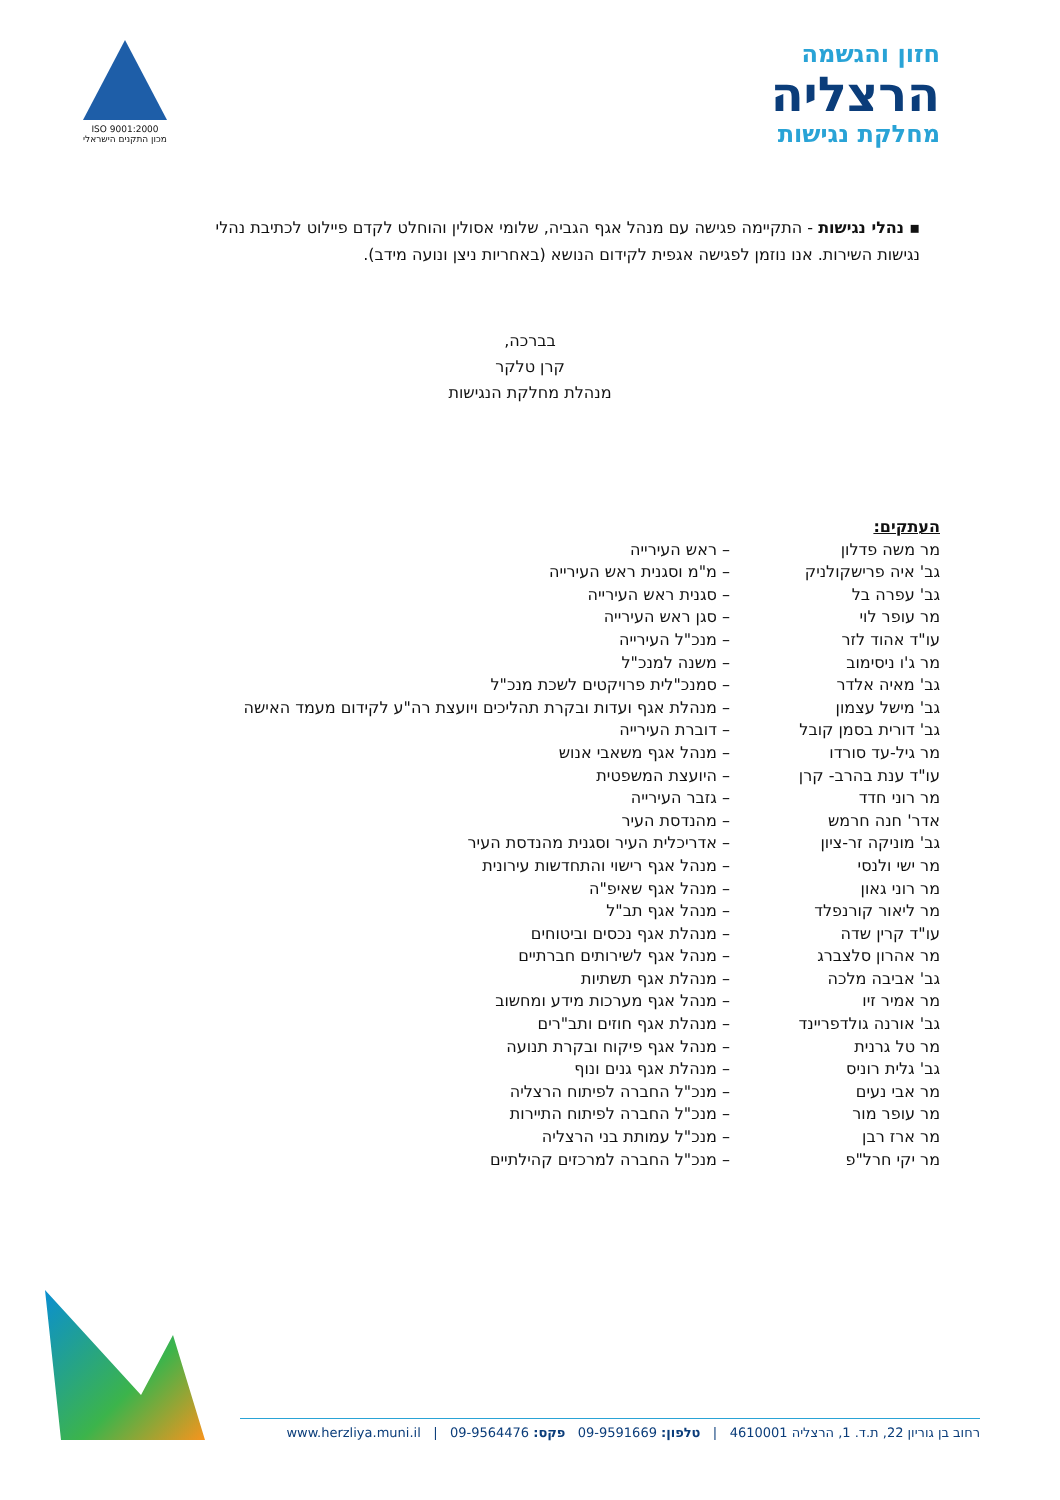חזון והגשמה
הרצליה
מחלקת נגישות
ISO 9001:2000
מכון התקנים הישראלי
▪ נהלי נגישות - התקיימה פגישה עם מנהל אגף הגביה, שלומי אסולין והוחלט לקדם פיילוט לכתיבת נהלי נגישות השירות. אנו נוזמן לפגישה אגפית לקידום הנושא (באחריות ניצן ונועה מידב).
בברכה,
קרן טלקר
מנהלת מחלקת הנגישות
העתקים:
| מר משה פדלון | – ראש העירייה |
| גב' איה פרישקולניק | – מ"מ וסגנית ראש העירייה |
| גב' עפרה בל | – סגנית ראש העירייה |
| מר עופר לוי | – סגן ראש העירייה |
| עו"ד אהוד לזר | – מנכ"ל העירייה |
| מר ג'ו ניסימוב | – משנה למנכ"ל |
| גב' מאיה אלדר | – סמנכ"לית פרויקטים לשכת מנכ"ל |
| גב' מישל עצמון | – מנהלת אגף ועדות ובקרת תהליכים ויועצת רה"ע לקידום מעמד האישה |
| גב' דורית בסמן קובל | – דוברת העירייה |
| מר גיל-עד סורדו | – מנהל אגף משאבי אנוש |
| עו"ד ענת בהרב- קרן | – היועצת המשפטית |
| מר רוני חדד | – גזבר העירייה |
| אדר' חנה חרמש | – מהנדסת העיר |
| גב' מוניקה זר-ציון | – אדריכלית העיר וסגנית מהנדסת העיר |
| מר ישי ולנסי | – מנהל אגף רישוי והתחדשות עירונית |
| מר רוני גאון | – מנהל אגף שאיפ"ה |
| מר ליאור קורנפלד | – מנהל אגף תב"ל |
| עו"ד קרין שדה | – מנהלת אגף נכסים וביטוחים |
| מר אהרון סלצברג | – מנהל אגף לשירותים חברתיים |
| גב' אביבה מלכה | – מנהלת אגף תשתיות |
| מר אמיר זיו | – מנהל אגף מערכות מידע ומחשוב |
| גב' אורנה גולדפריינד | – מנהלת אגף חוזים ותב"רים |
| מר טל גרנית | – מנהל אגף פיקוח ובקרת תנועה |
| גב' גלית רוניס | – מנהלת אגף גנים ונוף |
| מר אבי נעים | – מנכ"ל החברה לפיתוח הרצליה |
| מר עופר מור | – מנכ"ל החברה לפיתוח התיירות |
| מר ארז רבן | – מנכ"ל עמותת בני הרצליה |
| מר יקי חרל"פ | – מנכ"ל החברה למרכזים קהילתיים |
רחוב בן גוריון 22, ת.ד. 1, הרצליה 4610001 | טלפון: 09-9591669 פקס: 09-9564476 | www.herzliya.muni.il